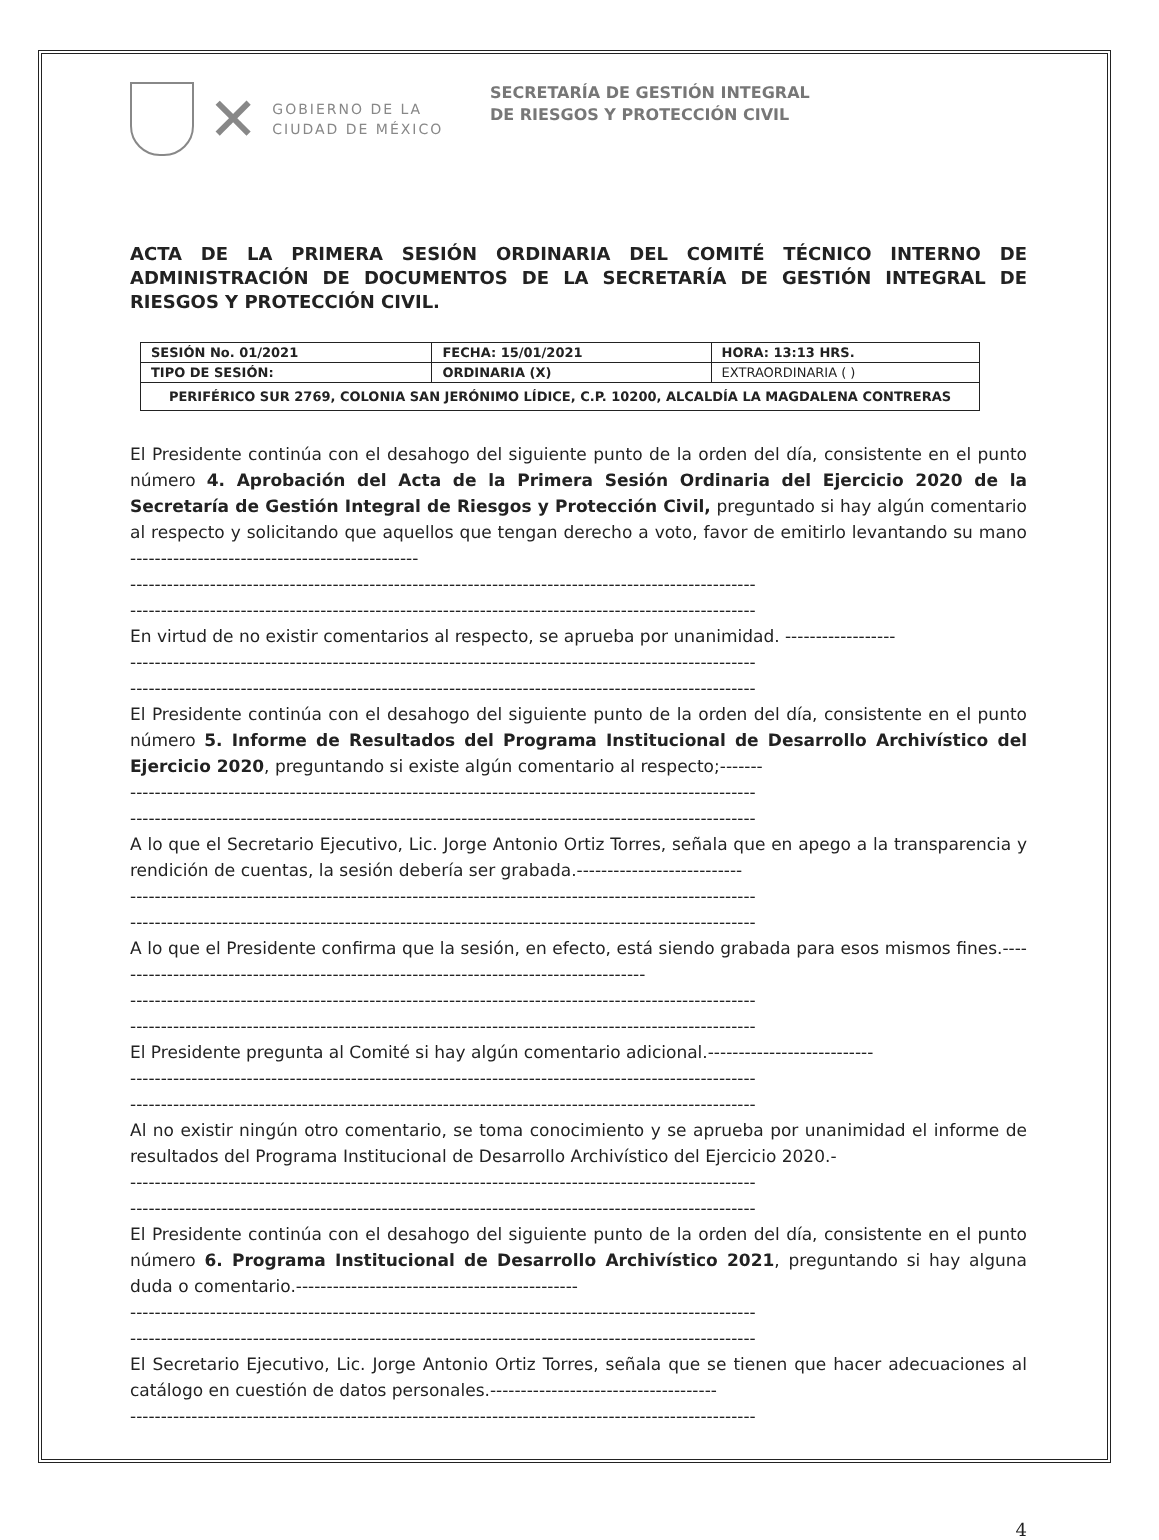✕
GOBIERNO DE LA
CIUDAD DE MÉXICO
SECRETARÍA DE GESTIÓN INTEGRAL
DE RIESGOS Y PROTECCIÓN CIVIL
ACTA DE LA PRIMERA SESIÓN ORDINARIA DEL COMITÉ TÉCNICO INTERNO DE ADMINISTRACIÓN DE DOCUMENTOS DE LA SECRETARÍA DE GESTIÓN INTEGRAL DE RIESGOS Y PROTECCIÓN CIVIL.
| SESIÓN No. 01/2021 | FECHA: 15/01/2021 | HORA: 13:13 HRS. |
| TIPO DE SESIÓN: | ORDINARIA (X) | EXTRAORDINARIA ( ) |
| PERIFÉRICO SUR 2769, COLONIA SAN JERÓNIMO LÍDICE, C.P. 10200, ALCALDÍA LA MAGDALENA CONTRERAS | | |
El Presidente continúa con el desahogo del siguiente punto de la orden del día, consistente en el punto número 4. Aprobación del Acta de la Primera Sesión Ordinaria del Ejercicio 2020 de la Secretaría de Gestión Integral de Riesgos y Protección Civil, preguntado si hay algún comentario al respecto y solicitando que aquellos que tengan derecho a voto, favor de emitirlo levantando su mano -----------------------------------------------
------------------------------------------------------------------------------------------------------
------------------------------------------------------------------------------------------------------
En virtud de no existir comentarios al respecto, se aprueba por unanimidad. ------------------
------------------------------------------------------------------------------------------------------
------------------------------------------------------------------------------------------------------
El Presidente continúa con el desahogo del siguiente punto de la orden del día, consistente en el punto número 5. Informe de Resultados del Programa Institucional de Desarrollo Archivístico del Ejercicio 2020, preguntando si existe algún comentario al respecto;-------
------------------------------------------------------------------------------------------------------
------------------------------------------------------------------------------------------------------
A lo que el Secretario Ejecutivo, Lic. Jorge Antonio Ortiz Torres, señala que en apego a la transparencia y rendición de cuentas, la sesión debería ser grabada.---------------------------
------------------------------------------------------------------------------------------------------
------------------------------------------------------------------------------------------------------
A lo que el Presidente confirma que la sesión, en efecto, está siendo grabada para esos mismos fines.----------------------------------------------------------------------------------------
------------------------------------------------------------------------------------------------------
------------------------------------------------------------------------------------------------------
El Presidente pregunta al Comité si hay algún comentario adicional.---------------------------
------------------------------------------------------------------------------------------------------
------------------------------------------------------------------------------------------------------
Al no existir ningún otro comentario, se toma conocimiento y se aprueba por unanimidad el informe de resultados del Programa Institucional de Desarrollo Archivístico del Ejercicio 2020.-
------------------------------------------------------------------------------------------------------
------------------------------------------------------------------------------------------------------
El Presidente continúa con el desahogo del siguiente punto de la orden del día, consistente en el punto número 6. Programa Institucional de Desarrollo Archivístico 2021, preguntando si hay alguna duda o comentario.----------------------------------------------
------------------------------------------------------------------------------------------------------
------------------------------------------------------------------------------------------------------
El Secretario Ejecutivo, Lic. Jorge Antonio Ortiz Torres, señala que se tienen que hacer adecuaciones al catálogo en cuestión de datos personales.-------------------------------------
------------------------------------------------------------------------------------------------------
4